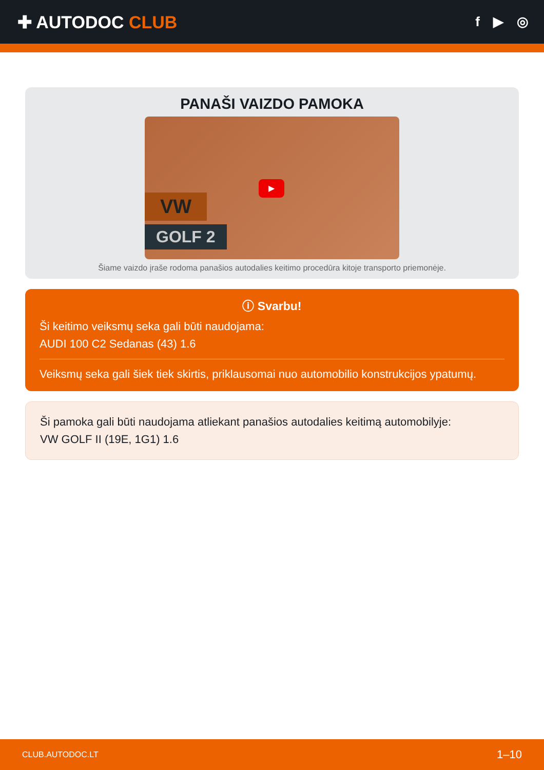✚ AUTODOC CLUB
f ▶ ◎
PANAŠI VAIZDO PAMOKA
VW
GOLF 2
▶
Šiame vaizdo įraše rodoma panašios autodalies keitimo procedūra kitoje transporto priemonėje.
ⓘ Svarbu!
Ši keitimo veiksmų seka gali būti naudojama:
AUDI 100 C2 Sedanas (43) 1.6
Veiksmų seka gali šiek tiek skirtis, priklausomai nuo automobilio konstrukcijos ypatumų.
Ši pamoka gali būti naudojama atliekant panašios autodalies keitimą automobilyje:
VW GOLF II (19E, 1G1) 1.6
CLUB.AUTODOC.LT 1–10